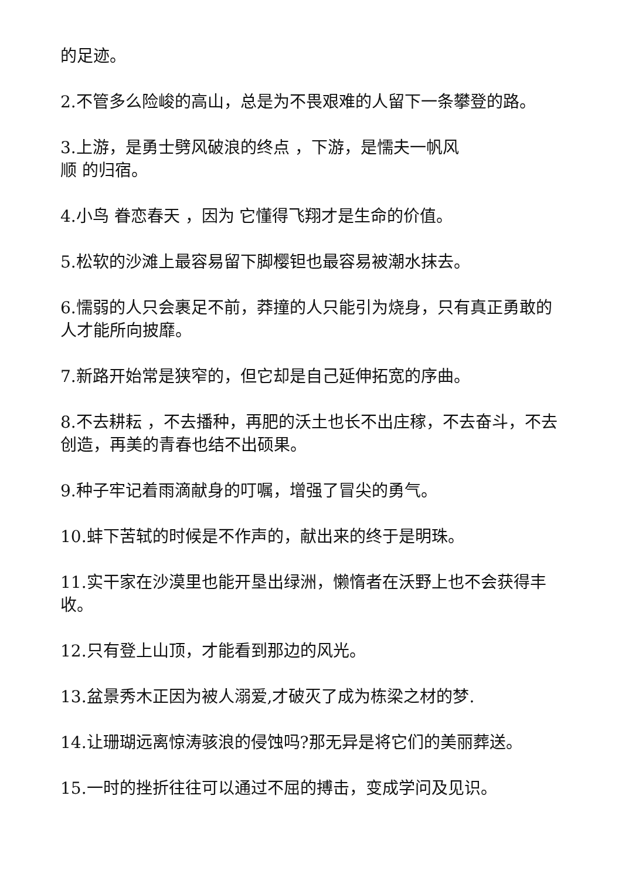的足迹。
2.不管多么险峻的高山，总是为不畏艰难的人留下一条攀登的路。
3.上游，是勇士劈风破浪的终点 ，下游，是懦夫一帆风
顺 的归宿。
4.小鸟 眷恋春天 ，因为 它懂得飞翔才是生命的价值。
5.松软的沙滩上最容易留下脚樱钽也最容易被潮水抹去。
6.懦弱的人只会裹足不前，莽撞的人只能引为烧身，只有真正勇敢的人才能所向披靡。
7.新路开始常是狭窄的，但它却是自己延伸拓宽的序曲。
8.不去耕耘 ，不去播种，再肥的沃土也长不出庄稼，不去奋斗，不去创造，再美的青春也结不出硕果。
9.种子牢记着雨滴献身的叮嘱，增强了冒尖的勇气。
10.蚌下苦轼的时候是不作声的，献出来的终于是明珠。
11.实干家在沙漠里也能开垦出绿洲，懒惰者在沃野上也不会获得丰收。
12.只有登上山顶，才能看到那边的风光。
13.盆景秀木正因为被人溺爱,才破灭了成为栋梁之材的梦.
14.让珊瑚远离惊涛骇浪的侵蚀吗?那无异是将它们的美丽葬送。
15.一时的挫折往往可以通过不屈的搏击，变成学问及见识。